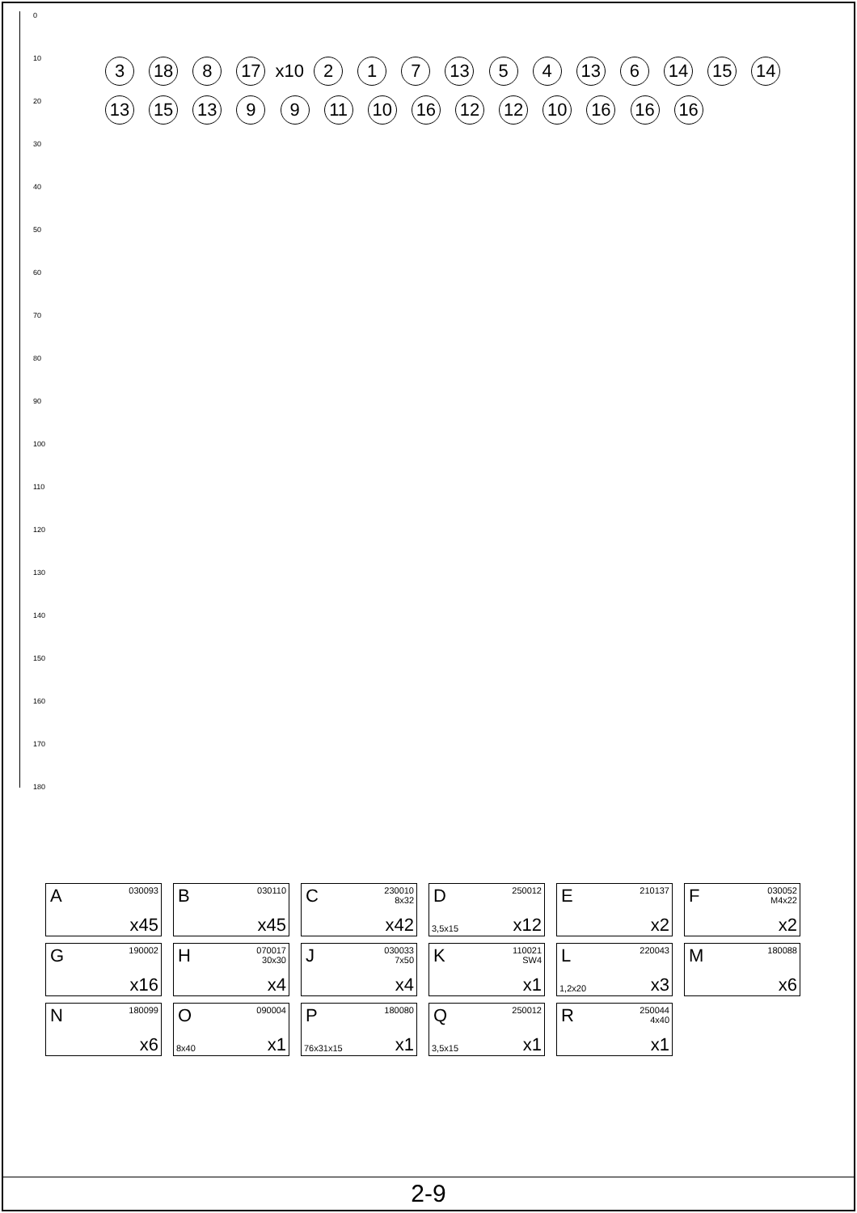0
10
20
30
40
50
60
70
80
90
100
110
120
130
140
150
160
170
180
3 18 8 17 x10 2 1 7 13 5 4 13 6 14 15 14 13 15 13 9 9 11 10 16 12 12 10 16 16 16
| A 030093 x45 | B 030110 x45 | C 230010 8x32 x42 | D 250012 3,5x15 x12 | E 210137 x2 | F 030052 M4x22 x2 |
| G 190002 x16 | H 070017 30x30 x4 | J 030033 7x50 x4 | K 110021 SW4 x1 | L 220043 1,2x20 x3 | M 180088 x6 |
| N 180099 x6 | O 090004 8x40 x1 | P 180080 76x31x15 x1 | Q 250012 3,5x15 x1 | R 250044 4x40 x1 | |
2-9